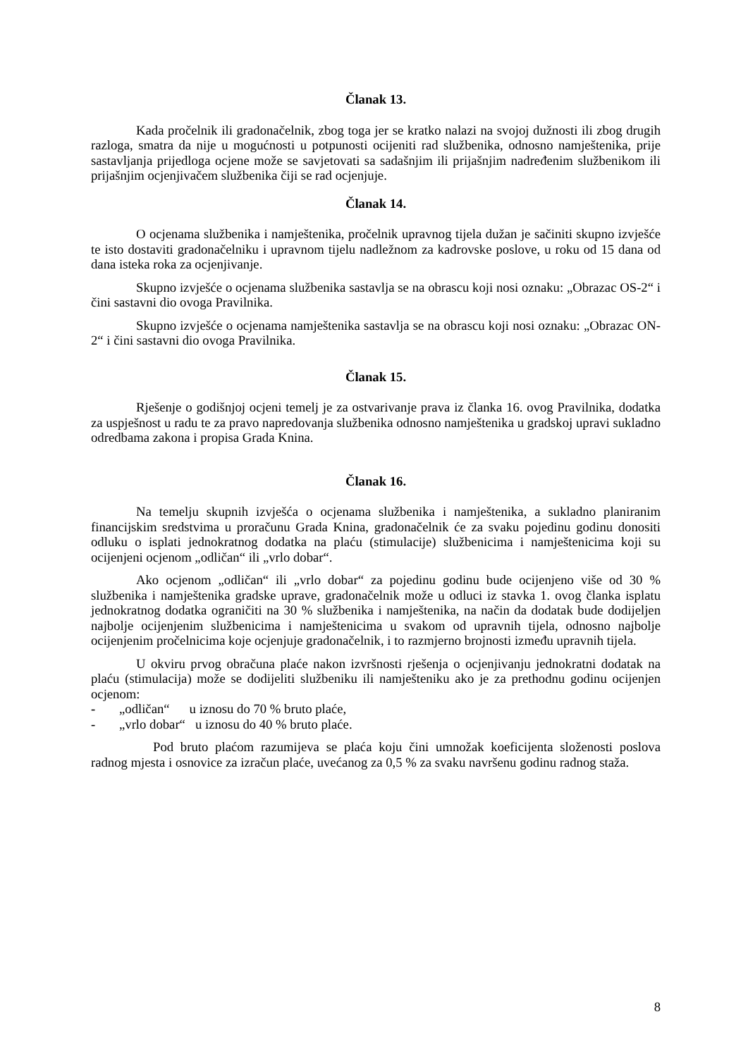Članak 13.
Kada pročelnik ili gradonačelnik, zbog toga jer se kratko nalazi na svojoj dužnosti ili zbog drugih razloga, smatra da nije u mogućnosti u potpunosti ocijeniti rad službenika, odnosno namještenika, prije sastavljanja prijedloga ocjene može se savjetovati sa sadašnjim ili prijašnjim nadređenim službenikom ili prijašnjim ocjenjivačem službenika čiji se rad ocjenjuje.
Članak 14.
O ocjenama službenika i namještenika, pročelnik upravnog tijela dužan je sačiniti skupno izvješće te isto dostaviti gradonačelniku i upravnom tijelu nadležnom za kadrovske poslove, u roku od 15 dana od dana isteka roka za ocjenjivanje.
Skupno izvješće o ocjenama službenika sastavlja se na obrascu koji nosi oznaku: „Obrazac OS-2“ i čini sastavni dio ovoga Pravilnika.
Skupno izvješće o ocjenama namještenika sastavlja se na obrascu koji nosi oznaku: „Obrazac ON-2“ i čini sastavni dio ovoga Pravilnika.
Članak 15.
Rješenje o godišnjoj ocjeni temelj je za ostvarivanje prava iz članka 16. ovog Pravilnika, dodatka za uspješnost u radu te za pravo napredovanja službenika odnosno namještenika u gradskoj upravi sukladno odredbama zakona i propisa Grada Knina.
Članak 16.
Na temelju skupnih izvješća o ocjenama službenika i namještenika, a sukladno planiranim financijskim sredstvima u proračunu Grada Knina, gradonačelnik će za svaku pojedinu godinu donositi odluku o isplati jednokratnog dodatka na plaću (stimulacije) službenicima i namještenicima koji su ocijenjeni ocjenom „odličan“ ili „vrlo dobar“.
Ako ocjenom „odličan“ ili „vrlo dobar“ za pojedinu godinu bude ocijenjeno više od 30 % službenika i namještenika gradske uprave, gradonačelnik može u odluci iz stavka 1. ovog članka isplatu jednokratnog dodatka ograničiti na 30 % službenika i namještenika, na način da dodatak bude dodijeljen najbolje ocijenjenim službenicima i namještenicima u svakom od upravnih tijela, odnosno najbolje ocijenjenim pročelnicima koje ocjenjuje gradonačelnik, i to razmjerno brojnosti između upravnih tijela.
U okviru prvog obračuna plaće nakon izvršnosti rješenja o ocjenjivanju jednokratni dodatak na plaću (stimulacija) može se dodijeliti službeniku ili namješteniku ako je za prethodnu godinu ocijenjen ocjenom:
- „odličan“ u iznosu do 70 % bruto plaće,
- „vrlo dobar“ u iznosu do 40 % bruto plaće.
Pod bruto plaćom razumijeva se plaća koju čini umnožak koeficijenta složenosti poslova radnog mjesta i osnovice za izračun plaće, uvećanog za 0,5 % za svaku navršenu godinu radnog staža.
8